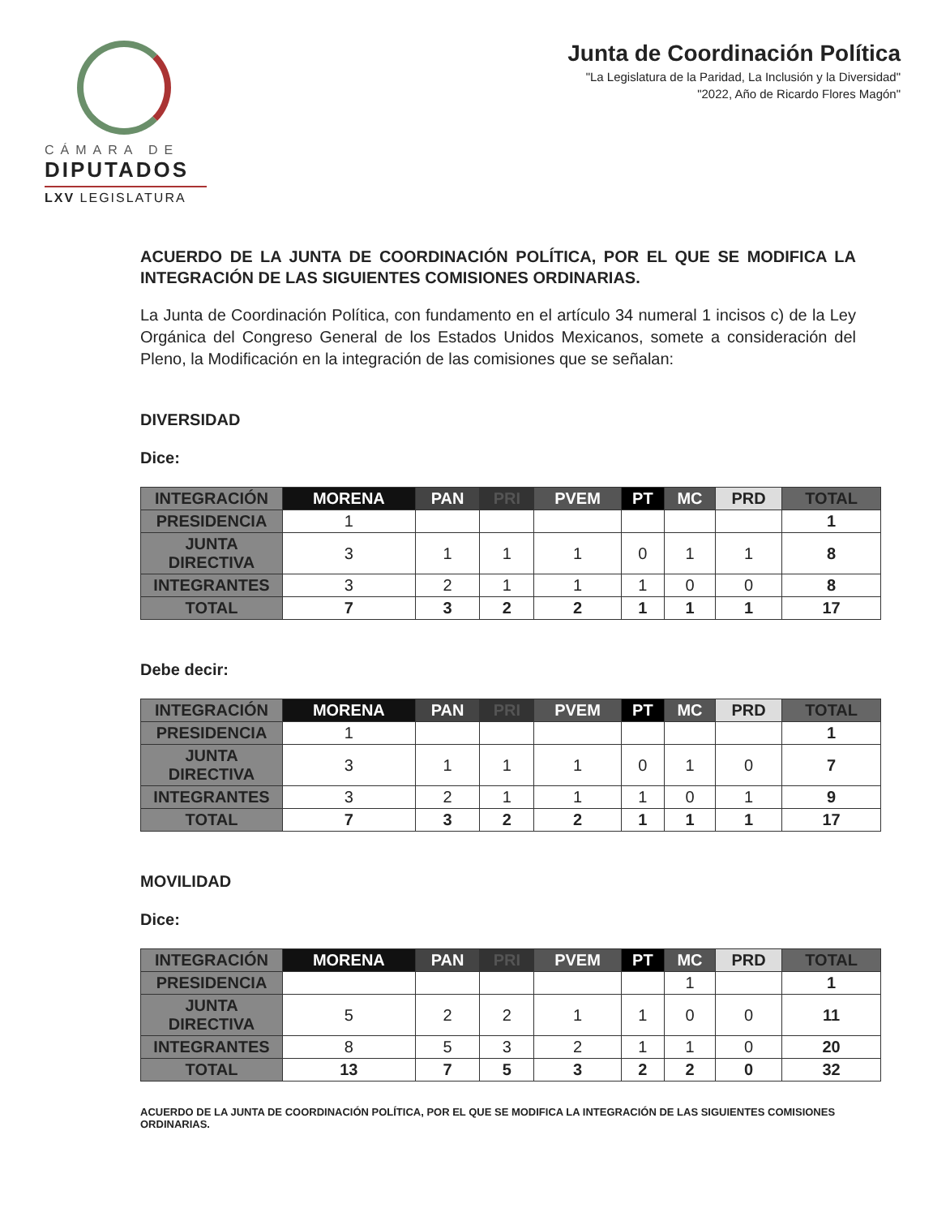CÁMARA DE
DIPUTADOS
LXV LEGISLATURA
Junta de Coordinación Política
"La Legislatura de la Paridad, La Inclusión y la Diversidad"
"2022, Año de Ricardo Flores Magón"
ACUERDO DE LA JUNTA DE COORDINACIÓN POLÍTICA, POR EL QUE SE MODIFICA LA INTEGRACIÓN DE LAS SIGUIENTES COMISIONES ORDINARIAS.
La Junta de Coordinación Política, con fundamento en el artículo 34 numeral 1 incisos c) de la Ley Orgánica del Congreso General de los Estados Unidos Mexicanos, somete a consideración del Pleno, la Modificación en la integración de las comisiones que se señalan:
DIVERSIDAD
Dice:
| INTEGRACIÓN | MORENA | PAN | PRI | PVEM | PT | MC | PRD | TOTAL |
| --- | --- | --- | --- | --- | --- | --- | --- | --- |
| PRESIDENCIA | 1 | | | | | | | 1 |
| JUNTA DIRECTIVA | 3 | 1 | 1 | 1 | 0 | 1 | 1 | 8 |
| INTEGRANTES | 3 | 2 | 1 | 1 | 1 | 0 | 0 | 8 |
| TOTAL | 7 | 3 | 2 | 2 | 1 | 1 | 1 | 17 |
Debe decir:
| INTEGRACIÓN | MORENA | PAN | PRI | PVEM | PT | MC | PRD | TOTAL |
| --- | --- | --- | --- | --- | --- | --- | --- | --- |
| PRESIDENCIA | 1 | | | | | | | 1 |
| JUNTA DIRECTIVA | 3 | 1 | 1 | 1 | 0 | 1 | 0 | 7 |
| INTEGRANTES | 3 | 2 | 1 | 1 | 1 | 0 | 1 | 9 |
| TOTAL | 7 | 3 | 2 | 2 | 1 | 1 | 1 | 17 |
MOVILIDAD
Dice:
| INTEGRACIÓN | MORENA | PAN | PRI | PVEM | PT | MC | PRD | TOTAL |
| --- | --- | --- | --- | --- | --- | --- | --- | --- |
| PRESIDENCIA | | | | | | 1 | | 1 |
| JUNTA DIRECTIVA | 5 | 2 | 2 | 1 | 1 | 0 | 0 | 11 |
| INTEGRANTES | 8 | 5 | 3 | 2 | 1 | 1 | 0 | 20 |
| TOTAL | 13 | 7 | 5 | 3 | 2 | 2 | 0 | 32 |
ACUERDO DE LA JUNTA DE COORDINACIÓN POLÍTICA, POR EL QUE SE MODIFICA LA INTEGRACIÓN DE LAS SIGUIENTES COMISIONES ORDINARIAS.